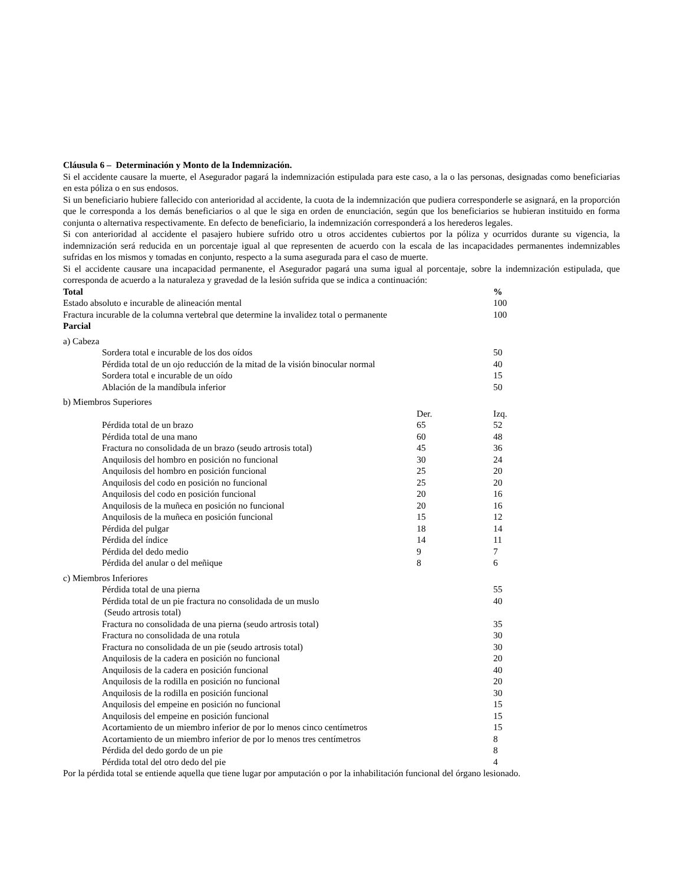Cláusula 6 – Determinación y Monto de la Indemnización.
Si el accidente causare la muerte, el Asegurador pagará la indemnización estipulada para este caso, a la o las personas, designadas como beneficiarias en esta póliza o en sus endosos.
Si un beneficiario hubiere fallecido con anterioridad al accidente, la cuota de la indemnización que pudiera corresponderle se asignará, en la proporción que le corresponda a los demás beneficiarios o al que le siga en orden de enunciación, según que los beneficiarios se hubieran instituido en forma conjunta o alternativa respectivamente. En defecto de beneficiario, la indemnización corresponderá a los herederos legales.
Si con anterioridad al accidente el pasajero hubiere sufrido otro u otros accidentes cubiertos por la póliza y ocurridos durante su vigencia, la indemnización será reducida en un porcentaje igual al que representen de acuerdo con la escala de las incapacidades permanentes indemnizables sufridas en los mismos y tomadas en conjunto, respecto a la suma asegurada para el caso de muerte.
Si el accidente causare una incapacidad permanente, el Asegurador pagará una suma igual al porcentaje, sobre la indemnización estipulada, que corresponda de acuerdo a la naturaleza y gravedad de la lesión sufrida que se indica a continuación:
| Total | | % |
| --- | --- | --- |
| Estado absoluto e incurable de alineación mental | | 100 |
| Fractura incurable de la columna vertebral que determine la invalidez total o permanente | | 100 |
| Parcial | | |
| a) Cabeza | | |
| Sordera total e incurable de los dos oídos | | 50 |
| Pérdida total de un ojo reducción de la mitad de la visión binocular normal | | 40 |
| Sordera total e incurable de un oído | | 15 |
| Ablación de la mandíbula inferior | | 50 |
| b) Miembros Superiores | | |
| | Der. | Izq. |
| Pérdida total de un brazo | 65 | 52 |
| Pérdida total de una mano | 60 | 48 |
| Fractura no consolidada de un brazo (seudo artrosis total) | 45 | 36 |
| Anquilosis del hombro en posición no funcional | 30 | 24 |
| Anquilosis del hombro en posición funcional | 25 | 20 |
| Anquilosis del codo en posición no funcional | 25 | 20 |
| Anquilosis del codo en posición funcional | 20 | 16 |
| Anquilosis de la muñeca en posición no funcional | 20 | 16 |
| Anquilosis de la muñeca en posición funcional | 15 | 12 |
| Pérdida del pulgar | 18 | 14 |
| Pérdida del índice | 14 | 11 |
| Pérdida del dedo medio | 9 | 7 |
| Pérdida del anular o del meñique | 8 | 6 |
| c) Miembros Inferiores | | |
| Pérdida total de una pierna | | 55 |
| Pérdida total de un pie fractura no consolidada de un muslo (Seudo artrosis total) | | 40 |
| Fractura no consolidada de una pierna (seudo artrosis total) | | 35 |
| Fractura no consolidada de una rotula | | 30 |
| Fractura no consolidada de un pie (seudo artrosis total) | | 30 |
| Anquilosis de la cadera en posición no funcional | | 20 |
| Anquilosis de la cadera en posición funcional | | 40 |
| Anquilosis de la rodilla en posición no funcional | | 20 |
| Anquilosis de la rodilla en posición funcional | | 30 |
| Anquilosis del empeine en posición no funcional | | 15 |
| Anquilosis del empeine en posición funcional | | 15 |
| Acortamiento de un miembro inferior de por lo menos cinco centímetros | | 15 |
| Acortamiento de un miembro inferior de por lo menos tres centímetros | | 8 |
| Pérdida del dedo gordo de un pie | | 8 |
| Pérdida total del otro dedo del pie | | 4 |
Por la pérdida total se entiende aquella que tiene lugar por amputación o por la inhabilitación funcional del órgano lesionado.